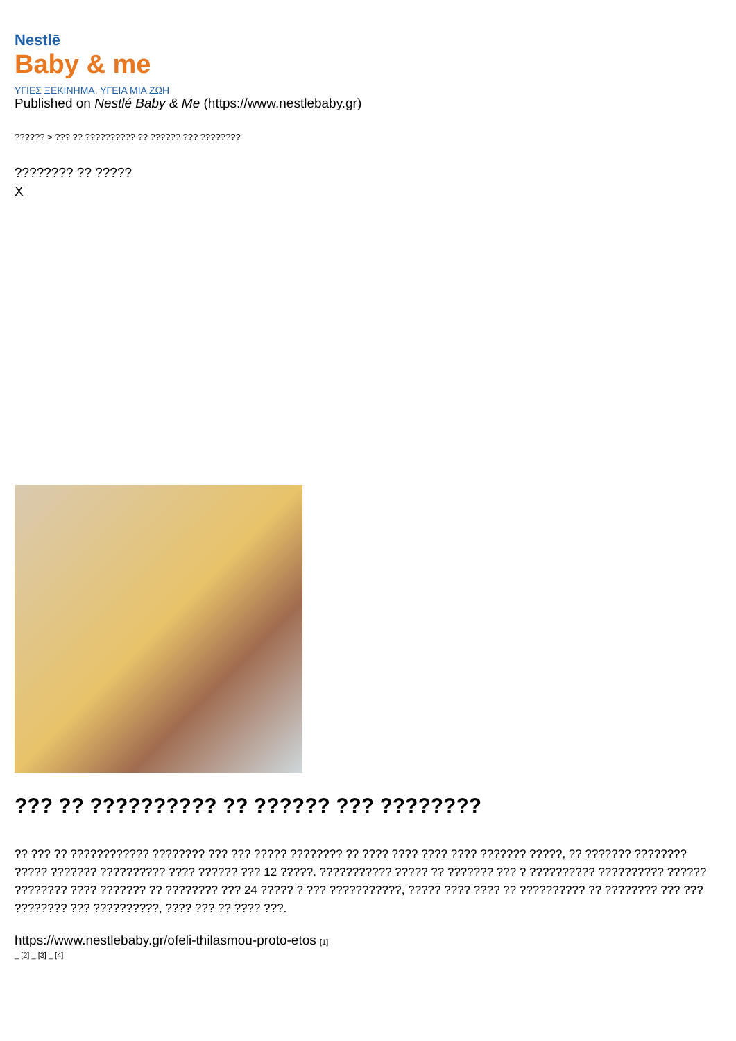Nestlē
Baby & me
ΥΓΙΕΣ ΞΕΚΙΝΗΜΑ. ΥΓΕΙΑ ΜΙΑ ΖΩΗ
Published on Nestlé Baby & Me (https://www.nestlebaby.gr)
?????? > ??? ?? ?????????? ?? ?????? ??? ????????
???????? ?? ?????
X
??? ?? ?????????? ?? ?????? ??? ????????
?? ??? ?? ???????????? ???????? ??? ??? ????? ???????? ?? ???? ???? ???? ???? ??????? ?????, ?? ??????? ???????? ????? ??????? ?????????? ???? ?????? ??? 12 ?????. ??????????? ????? ?? ??????? ??? ? ?????????? ?????????? ?????? ???????? ???? ??????? ?? ???????? ??? 24 ????? ? ??? ???????????, ????? ???? ???? ?? ?????????? ?? ???????? ??? ??? ???????? ??? ??????????, ???? ??? ?? ???? ???.
https://www.nestlebaby.gr/ofeli-thilasmou-proto-etos [1]
_ [2] _ [3] _ [4]